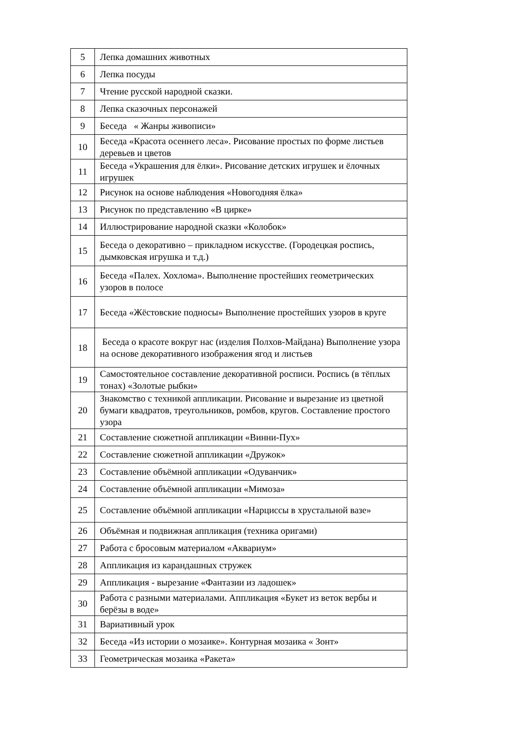| 5 | Лепка домашних животных |
| 6 | Лепка посуды |
| 7 | Чтение русской народной сказки. |
| 8 | Лепка сказочных персонажей |
| 9 | Беседа « Жанры живописи» |
| 10 | Беседа «Красота осеннего леса». Рисование простых по форме листьев деревьев и цветов |
| 11 | Беседа «Украшения для ёлки». Рисование детских игрушек и ёлочных игрушек |
| 12 | Рисунок на основе наблюдения «Новогодняя ёлка» |
| 13 | Рисунок по представлению «В цирке» |
| 14 | Иллюстрирование народной сказки «Колобок» |
| 15 | Беседа о декоративно – прикладном искусстве. (Городецкая роспись, дымковская игрушка и т.д.) |
| 16 | Беседа «Палех. Хохлома». Выполнение простейших геометрических узоров в полосе |
| 17 | Беседа «Жёстовские подносы» Выполнение простейших узоров в круге |
| 18 | Беседа о красоте вокруг нас (изделия Полхов-Майдана) Выполнение узора на основе декоративного изображения ягод и листьев |
| 19 | Самостоятельное составление декоративной росписи. Роспись (в тёплых тонах) «Золотые рыбки» |
| 20 | Знакомство с техникой аппликации. Рисование и вырезание из цветной бумаги квадратов, треугольников, ромбов, кругов. Составление простого узора |
| 21 | Составление сюжетной аппликации «Винни-Пух» |
| 22 | Составление сюжетной аппликации «Дружок» |
| 23 | Составление объёмной аппликации «Одуванчик» |
| 24 | Составление объёмной аппликации «Мимоза» |
| 25 | Составление объёмной аппликации «Нарциссы в хрустальной вазе» |
| 26 | Объёмная и подвижная аппликация (техника оригами) |
| 27 | Работа с бросовым материалом «Аквариум» |
| 28 | Аппликация из карандашных стружек |
| 29 | Аппликация - вырезание «Фантазии из ладошек» |
| 30 | Работа с разными материалами. Аппликация «Букет из веток вербы и берёзы в воде» |
| 31 | Вариативный урок |
| 32 | Беседа «Из истории о мозаике». Контурная мозаика « Зонт» |
| 33 | Геометрическая мозаика «Ракета» |